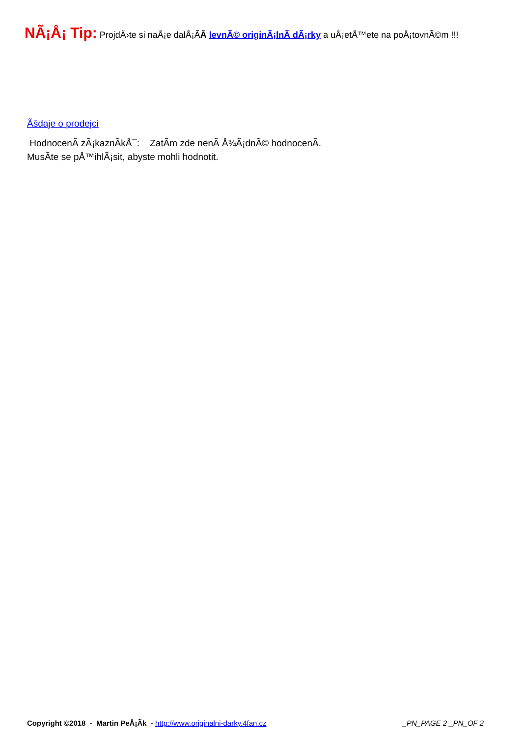NÃ¡Å¡ Tip: ProjdÄ›te si naÅ¡e dalÅ¡Ã­Â levnÃ© originÃ¡lnÃ­ dÃ¡rky a uÅ¡etÅ™ete na poÅ¡tovnÃ©m !!!
Ãšdaje o prodejci
HodnocenÃ­ zÃ¡kaznÃ­kÅ¯: ZatÃ­m zde nenÃ­ Å¾Ã¡dnÃ© hodnocenÃ­.
MusÃ­te se pÅ™ihlÃ¡sit, abyste mohli hodnotit.
Copyright ©2018 - Martin PeÅ¡Ã­k - http://www.originalni-darky.4fan.cz _PN_PAGE 2 _PN_OF 2